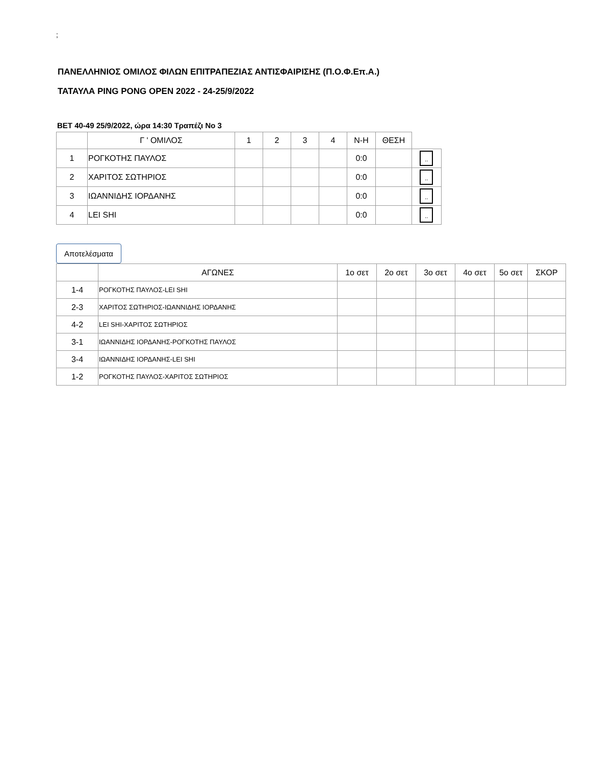;
ΠΑΝΕΛΛΗΝΙΟΣ ΟΜΙΛΟΣ ΦΙΛΩΝ ΕΠΙΤΡΑΠΕΖΙΑΣ ΑΝΤΙΣΦΑΙΡΙΣΗΣ (Π.Ο.Φ.Επ.Α.)
ΤΑΤΑΥΛΑ PING PONG OPEN 2022 - 24-25/9/2022
ΒΕΤ 40-49 25/9/2022, ώρα 14:30 Τραπέζι Νο 3
| | Γ ' ΟΜΙΛΟΣ | 1 | 2 | 3 | 4 | Ν-Η | ΘΕΣΗ | |
| --- | --- | --- | --- | --- | --- | --- | --- | --- |
| 1 | ΡΟΓΚΟΤΗΣ ΠΑΥΛΟΣ | | | | | 0:0 | | .. |
| 2 | ΧΑΡΙΤΟΣ ΣΩΤΗΡΙΟΣ | | | | | 0:0 | | .. |
| 3 | ΙΩΑΝΝΙΔΗΣ ΙΟΡΔΑΝΗΣ | | | | | 0:0 | | .. |
| 4 | LEI SHI | | | | | 0:0 | | .. |
Αποτελέσματα
| | ΑΓΩΝΕΣ | 1ο σετ | 2ο σετ | 3ο σετ | 4ο σετ | 5ο σετ | ΣΚΟΡ |
| --- | --- | --- | --- | --- | --- | --- | --- |
| 1-4 | ΡΟΓΚΟΤΗΣ ΠΑΥΛΟΣ-LEI SHI | | | | | | |
| 2-3 | ΧΑΡΙΤΟΣ ΣΩΤΗΡΙΟΣ-ΙΩΑΝΝΙΔΗΣ ΙΟΡΔΑΝΗΣ | | | | | | |
| 4-2 | LEI SHI-ΧΑΡΙΤΟΣ ΣΩΤΗΡΙΟΣ | | | | | | |
| 3-1 | ΙΩΑΝΝΙΔΗΣ ΙΟΡΔΑΝΗΣ-ΡΟΓΚΟΤΗΣ ΠΑΥΛΟΣ | | | | | | |
| 3-4 | ΙΩΑΝΝΙΔΗΣ ΙΟΡΔΑΝΗΣ-LEI SHI | | | | | | |
| 1-2 | ΡΟΓΚΟΤΗΣ ΠΑΥΛΟΣ-ΧΑΡΙΤΟΣ ΣΩΤΗΡΙΟΣ | | | | | | |